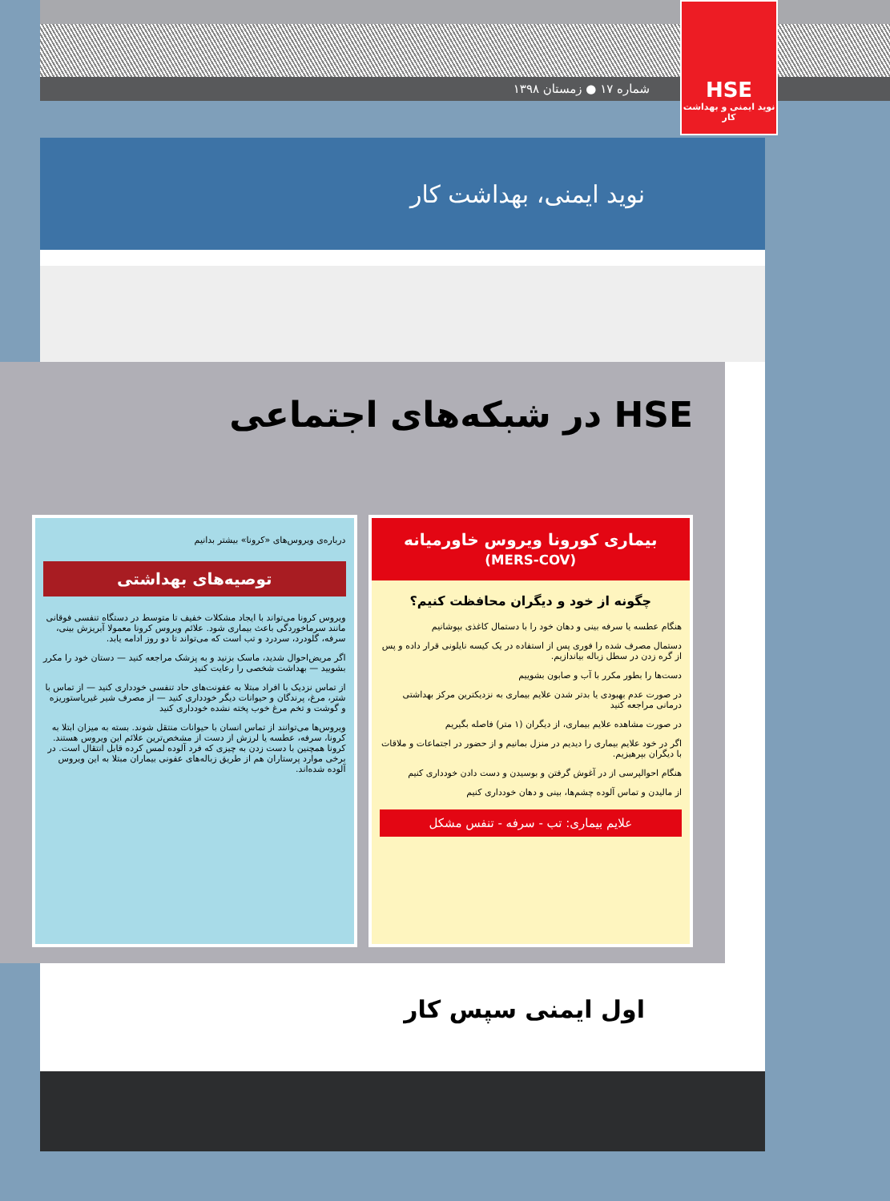شماره ۱۷ ● زمستان ۱۳۹۸
HSE
نوید ایمنی و بهداشت کار
نوید ایمنی، بهداشت کار
HSE در شبکه‌های اجتماعی
بیماری کورونا ویروس خاورمیانه
(MERS-COV)
چگونه از خود و دیگران محافظت کنیم؟
هنگام عطسه یا سرفه بینی و دهان خود را با دستمال کاغذی بپوشانیم
دستمال مصرف شده را فوری پس از استفاده در یک کیسه نایلونی قرار داده و پس از گره زدن در سطل زباله بیاندازیم.
دست‌ها را بطور مکرر با آب و صابون بشوییم
در صورت عدم بهبودی یا بدتر شدن علایم بیماری به نزدیکترین مرکز بهداشتی درمانی مراجعه کنید
در صورت مشاهده علایم بیماری، از دیگران (۱ متر) فاصله بگیریم
اگر در خود علایم بیماری را دیدیم در منزل بمانیم و از حضور در اجتماعات و ملاقات با دیگران بپرهیزیم.
هنگام احوالپرسی از در آغوش گرفتن و بوسیدن و دست دادن خودداری کنیم
از مالیدن و تماس آلوده چشم‌ها، بینی و دهان خودداری کنیم
علایم بیماری: تب - سرفه - تنفس مشکل
درباره‌ی ویروس‌های «کرونا» بیشتر بدانیم
توصیه‌های بهداشتی
ویروس کرونا می‌تواند با ایجاد مشکلات خفیف تا متوسط در دستگاه تنفسی فوقانی مانند سرماخوردگی باعث بیماری شود. علائم ویروس کرونا معمولا آبریزش بینی، سرفه، گلودرد، سردرد و تب است که می‌تواند تا دو روز ادامه یابد.
اگر مریض‌احوال شدید، ماسک بزنید و به پزشک مراجعه کنید — دستان خود را مکرر بشویید — بهداشت شخصی را رعایت کنید
از تماس نزدیک با افراد مبتلا به عفونت‌های حاد تنفسی خودداری کنید — از تماس با شتر، مرغ، پرندگان و حیوانات دیگر خودداری کنید — از مصرف شیر غیرپاستوریزه و گوشت و تخم مرغ خوب پخته نشده خودداری کنید
ویروس‌ها می‌توانند از تماس انسان با حیوانات منتقل شوند. بسته به میزان ابتلا به کرونا، سرفه، عطسه یا لرزش از دست از مشخص‌ترین علائم این ویروس هستند. کرونا همچنین با دست زدن به چیزی که فرد آلوده لمس کرده قابل انتقال است. در برخی موارد پرستاران هم از طریق زباله‌های عفونی بیماران مبتلا به این ویروس آلوده شده‌اند.
اول ایمنی سپس کار